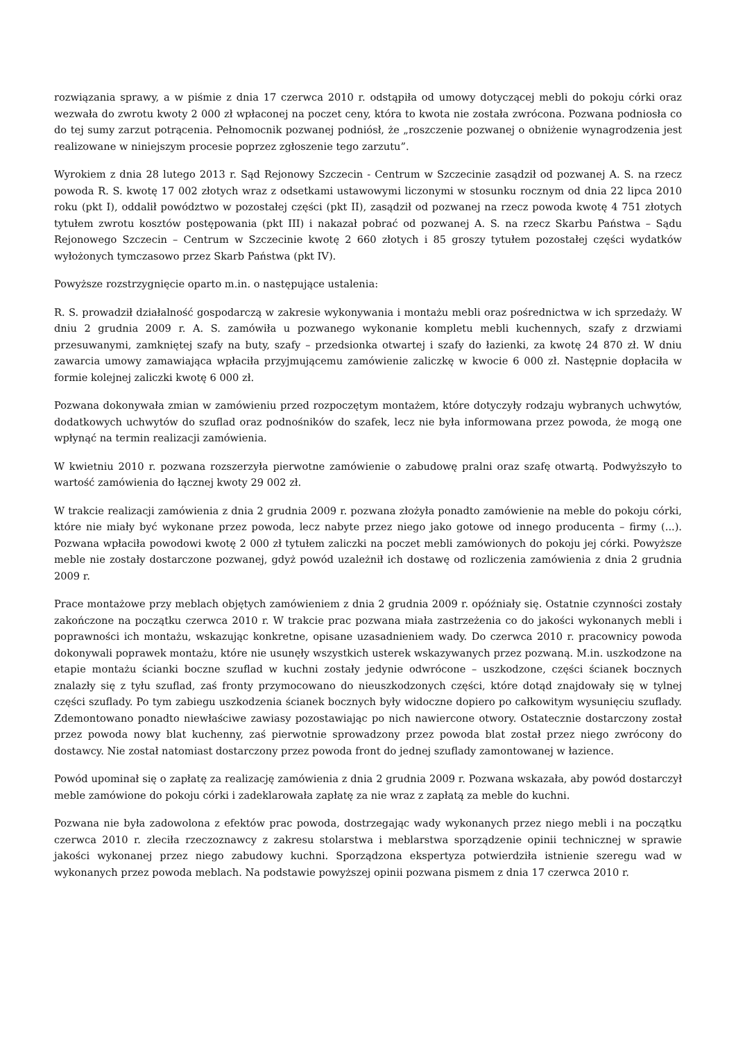rozwiązania sprawy, a w piśmie z dnia 17 czerwca 2010 r. odstąpiła od umowy dotyczącej mebli do pokoju córki oraz wezwała do zwrotu kwoty 2 000 zł wpłaconej na poczet ceny, która to kwota nie została zwrócona. Pozwana podniosła co do tej sumy zarzut potrącenia. Pełnomocnik pozwanej podniósł, że „roszczenie pozwanej o obniżenie wynagrodzenia jest realizowane w niniejszym procesie poprzez zgłoszenie tego zarzutu”.
Wyrokiem z dnia 28 lutego 2013 r. Sąd Rejonowy Szczecin - Centrum w Szczecinie zasądził od pozwanej A. S. na rzecz powoda R. S. kwotę 17 002 złotych wraz z odsetkami ustawowymi liczonymi w stosunku rocznym od dnia 22 lipca 2010 roku (pkt I), oddalił powództwo w pozostałej części (pkt II), zasądził od pozwanej na rzecz powoda kwotę 4 751 złotych tytułem zwrotu kosztów postępowania (pkt III) i nakazał pobrać od pozwanej A. S. na rzecz Skarbu Państwa – Sądu Rejonowego Szczecin – Centrum w Szczecinie kwotę 2 660 złotych i 85 groszy tytułem pozostałej części wydatków wyłożonych tymczasowo przez Skarb Państwa (pkt IV).
Powyższe rozstrzygnięcie oparto m.in. o następujące ustalenia:
R. S. prowadził działalność gospodarczą w zakresie wykonywania i montażu mebli oraz pośrednictwa w ich sprzedaży. W dniu 2 grudnia 2009 r. A. S. zamówiła u pozwanego wykonanie kompletu mebli kuchennych, szafy z drzwiami przesuwanymi, zamkniętej szafy na buty, szafy – przedsionka otwartej i szafy do łazienki, za kwotę 24 870 zł. W dniu zawarcia umowy zamawiająca wpłaciła przyjmującemu zamówienie zaliczkę w kwocie 6 000 zł. Następnie dopłaciła w formie kolejnej zaliczki kwotę 6 000 zł.
Pozwana dokonywała zmian w zamówieniu przed rozpoczętym montażem, które dotyczyły rodzaju wybranych uchwytów, dodatkowych uchwytów do szuflad oraz podnośników do szafek, lecz nie była informowana przez powoda, że mogą one wpłynąć na termin realizacji zamówienia.
W kwietniu 2010 r. pozwana rozszerzyła pierwotne zamówienie o zabudowę pralni oraz szafę otwartą. Podwyższyło to wartość zamówienia do łącznej kwoty 29 002 zł.
W trakcie realizacji zamówienia z dnia 2 grudnia 2009 r. pozwana złożyła ponadto zamówienie na meble do pokoju córki, które nie miały być wykonane przez powoda, lecz nabyte przez niego jako gotowe od innego producenta – firmy (...). Pozwana wpłaciła powodowi kwotę 2 000 zł tytułem zaliczki na poczet mebli zamówionych do pokoju jej córki. Powyższe meble nie zostały dostarczone pozwanej, gdyż powód uzależnił ich dostawę od rozliczenia zamówienia z dnia 2 grudnia 2009 r.
Prace montażowe przy meblach objętych zamówieniem z dnia 2 grudnia 2009 r. opóźniały się. Ostatnie czynności zostały zakończone na początku czerwca 2010 r. W trakcie prac pozwana miała zastrzeżenia co do jakości wykonanych mebli i poprawności ich montażu, wskazując konkretne, opisane uzasadnieniem wady. Do czerwca 2010 r. pracownicy powoda dokonywali poprawek montażu, które nie usunęły wszystkich usterek wskazywanych przez pozwaną. M.in. uszkodzone na etapie montażu ścianki boczne szuflad w kuchni zostały jedynie odwrócone – uszkodzone, części ścianek bocznych znalazły się z tyłu szuflad, zaś fronty przymocowano do nieuszkodzonych części, które dotąd znajdowały się w tylnej części szuflady. Po tym zabiegu uszkodzenia ścianek bocznych były widoczne dopiero po całkowitym wysunięciu szuflady. Zdemontowano ponadto niewłaściwe zawiasy pozostawiając po nich nawiercone otwory. Ostatecznie dostarczony został przez powoda nowy blat kuchenny, zaś pierwotnie sprowadzony przez powoda blat został przez niego zwrócony do dostawcy. Nie został natomiast dostarczony przez powoda front do jednej szuflady zamontowanej w łazience.
Powód upominał się o zapłatę za realizację zamówienia z dnia 2 grudnia 2009 r. Pozwana wskazała, aby powód dostarczył meble zamówione do pokoju córki i zadeklarowała zapłatę za nie wraz z zapłatą za meble do kuchni.
Pozwana nie była zadowolona z efektów prac powoda, dostrzegając wady wykonanych przez niego mebli i na początku czerwca 2010 r. zleciła rzeczoznawcy z zakresu stolarstwa i meblarstwa sporządzenie opinii technicznej w sprawie jakości wykonanej przez niego zabudowy kuchni. Sporządzona ekspertyza potwierdziła istnienie szeregu wad w wykonanych przez powoda meblach. Na podstawie powyższej opinii pozwana pismem z dnia 17 czerwca 2010 r.